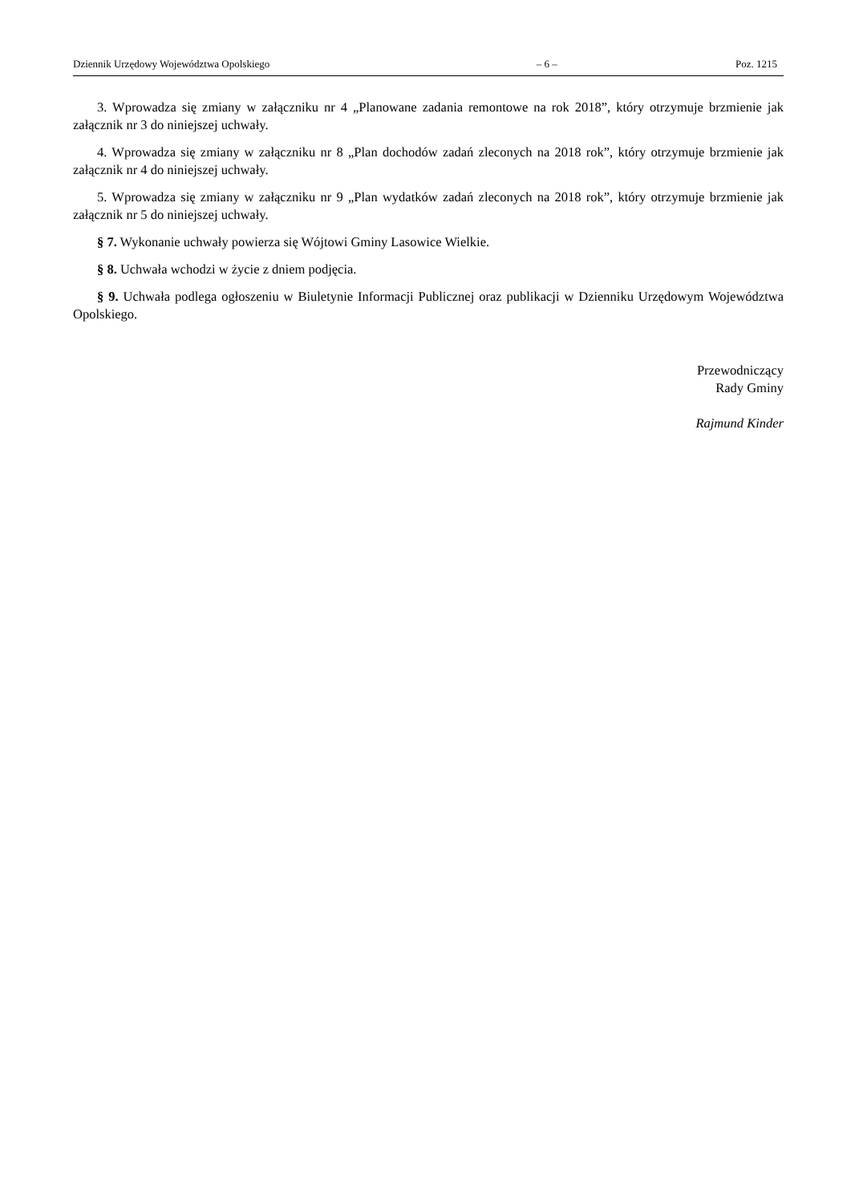Dziennik Urzędowy Województwa Opolskiego – 6 – Poz. 1215
3. Wprowadza się zmiany w załączniku nr 4 „Planowane zadania remontowe na rok 2018”, który otrzymuje brzmienie jak załącznik nr 3 do niniejszej uchwały.
4. Wprowadza się zmiany w załączniku nr 8 „Plan dochodów zadań zleconych na 2018 rok”, który otrzymuje brzmienie jak załącznik nr 4 do niniejszej uchwały.
5. Wprowadza się zmiany w załączniku nr 9 „Plan wydatków zadań zleconych na 2018 rok”, który otrzymuje brzmienie jak załącznik nr 5 do niniejszej uchwały.
§ 7. Wykonanie uchwały powierza się Wójtowi Gminy Lasowice Wielkie.
§ 8. Uchwała wchodzi w życie z dniem podjęcia.
§ 9. Uchwała podlega ogłoszeniu w Biuletynie Informacji Publicznej oraz publikacji w Dzienniku Urzędowym Województwa Opolskiego.
Przewodniczący
Rady Gminy
Rajmund Kinder